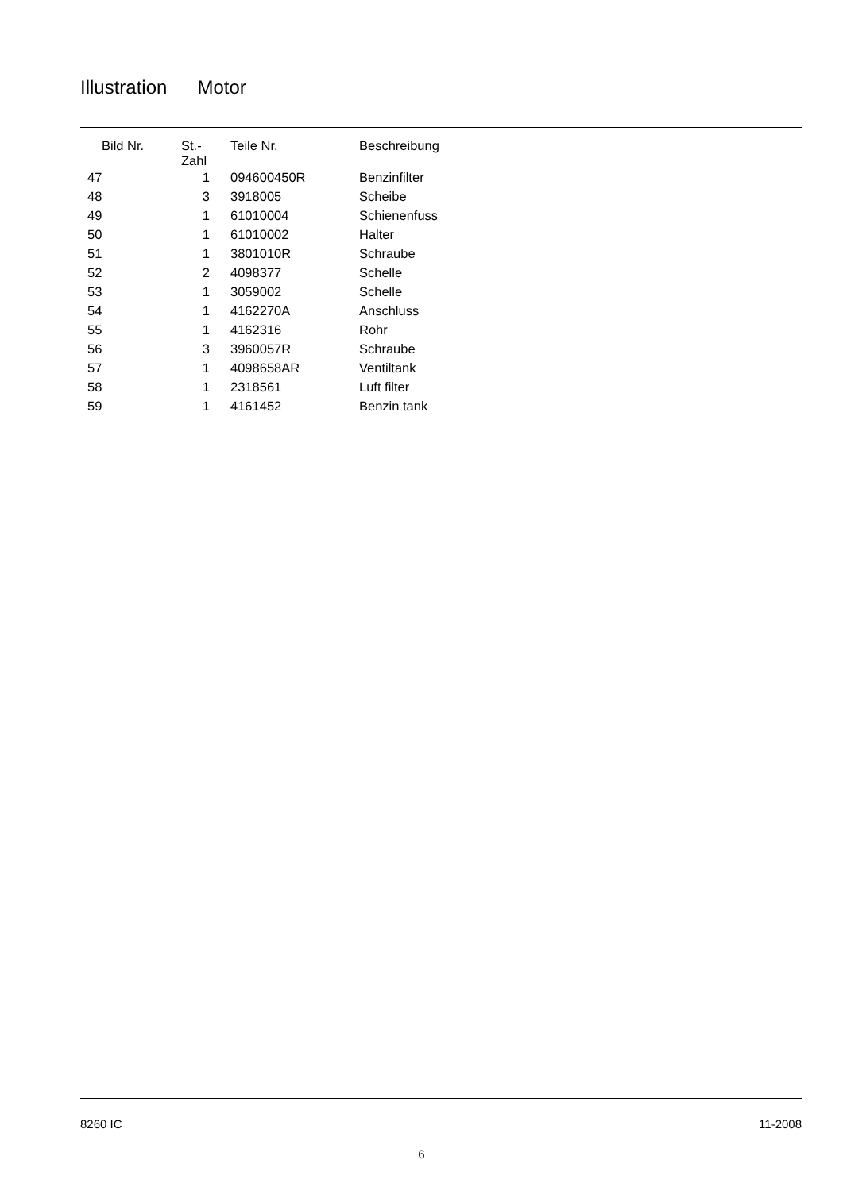Illustration Motor
| Bild Nr. | St.- Zahl | Teile Nr. | Beschreibung |
| --- | --- | --- | --- |
| 47 | 1 | 094600450R | Benzinfilter |
| 48 | 3 | 3918005 | Scheibe |
| 49 | 1 | 61010004 | Schienenfuss |
| 50 | 1 | 61010002 | Halter |
| 51 | 1 | 3801010R | Schraube |
| 52 | 2 | 4098377 | Schelle |
| 53 | 1 | 3059002 | Schelle |
| 54 | 1 | 4162270A | Anschluss |
| 55 | 1 | 4162316 | Rohr |
| 56 | 3 | 3960057R | Schraube |
| 57 | 1 | 4098658AR | Ventiltank |
| 58 | 1 | 2318561 | Luft filter |
| 59 | 1 | 4161452 | Benzin tank |
8260 IC 11-2008
6